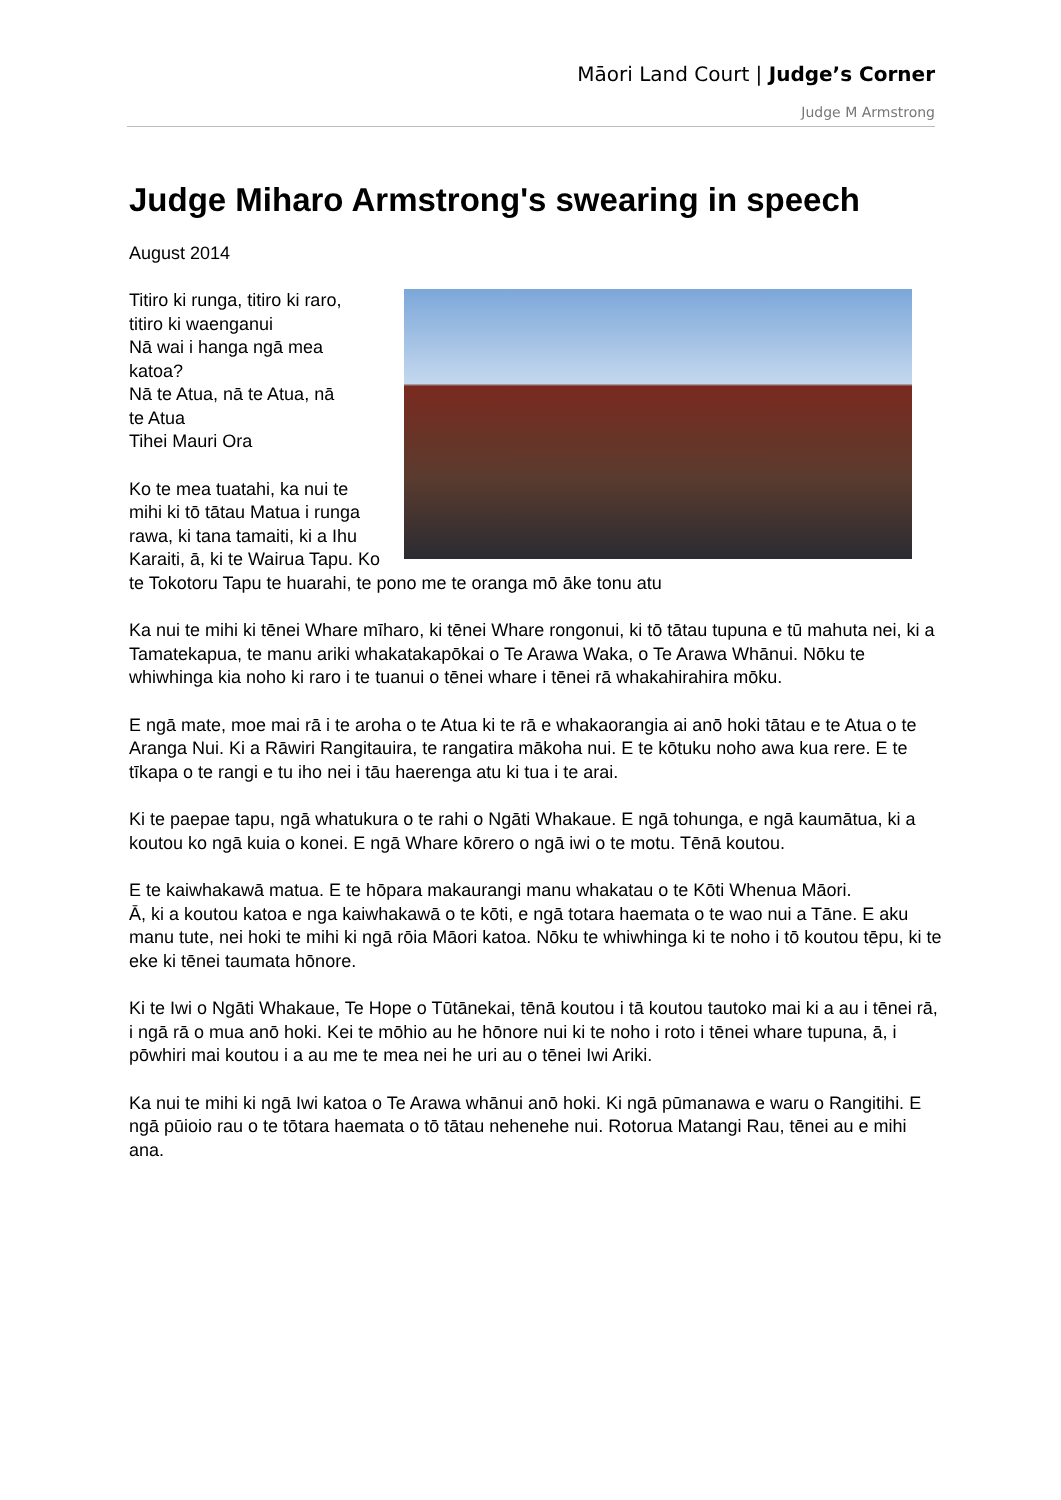Māori Land Court | Judge’s Corner
Judge M Armstrong
Judge Miharo Armstrong's swearing in speech
August 2014
Titiro ki runga, titiro ki raro,
titiro ki waenganui
Nā wai i hanga ngā mea
katoa?
Nā te Atua, nā te Atua, nā
te Atua
Tihei Mauri Ora
Ko te mea tuatahi, ka nui te mihi ki tō tātau Matua i runga rawa, ki tana tamaiti, ki a Ihu Karaiti, ā, ki te Wairua Tapu. Ko te Tokotoru Tapu te huarahi, te pono me te oranga mō āke tonu atu
Ka nui te mihi ki tēnei Whare mīharo, ki tēnei Whare rongonui, ki tō tātau tupuna e tū mahuta nei, ki a Tamatekapua, te manu ariki whakatakapōkai o Te Arawa Waka, o Te Arawa Whānui. Nōku te whiwhinga kia noho ki raro i te tuanui o tēnei whare i tēnei rā whakahirahira mōku.
E ngā mate, moe mai rā i te aroha o te Atua ki te rā e whakaorangia ai anō hoki tātau e te Atua o te Aranga Nui. Ki a Rāwiri Rangitauira, te rangatira mākoha nui. E te kōtuku noho awa kua rere. E te tīkapa o te rangi e tu iho nei i tāu haerenga atu ki tua i te arai.
Ki te paepae tapu, ngā whatukura o te rahi o Ngāti Whakaue. E ngā tohunga, e ngā kaumātua, ki a koutou ko ngā kuia o konei. E ngā Whare kōrero o ngā iwi o te motu. Tēnā koutou.
E te kaiwhakawā matua. E te hōpara makaurangi manu whakatau o te Kōti Whenua Māori.
Ā, ki a koutou katoa e nga kaiwhakawā o te kōti, e ngā totara haemata o te wao nui a Tāne. E aku manu tute, nei hoki te mihi ki ngā rōia Māori katoa. Nōku te whiwhinga ki te noho i tō koutou tēpu, ki te eke ki tēnei taumata hōnore.
Ki te Iwi o Ngāti Whakaue, Te Hope o Tūtānekai, tēnā koutou i tā koutou tautoko mai ki a au i tēnei rā, i ngā rā o mua anō hoki. Kei te mōhio au he hōnore nui ki te noho i roto i tēnei whare tupuna, ā, i pōwhiri mai koutou i a au me te mea nei he uri au o tēnei Iwi Ariki.
Ka nui te mihi ki ngā Iwi katoa o Te Arawa whānui anō hoki. Ki ngā pūmanawa e waru o Rangitihi. E ngā pūioio rau o te tōtara haemata o tō tātau nehenehe nui. Rotorua Matangi Rau, tēnei au e mihi ana.